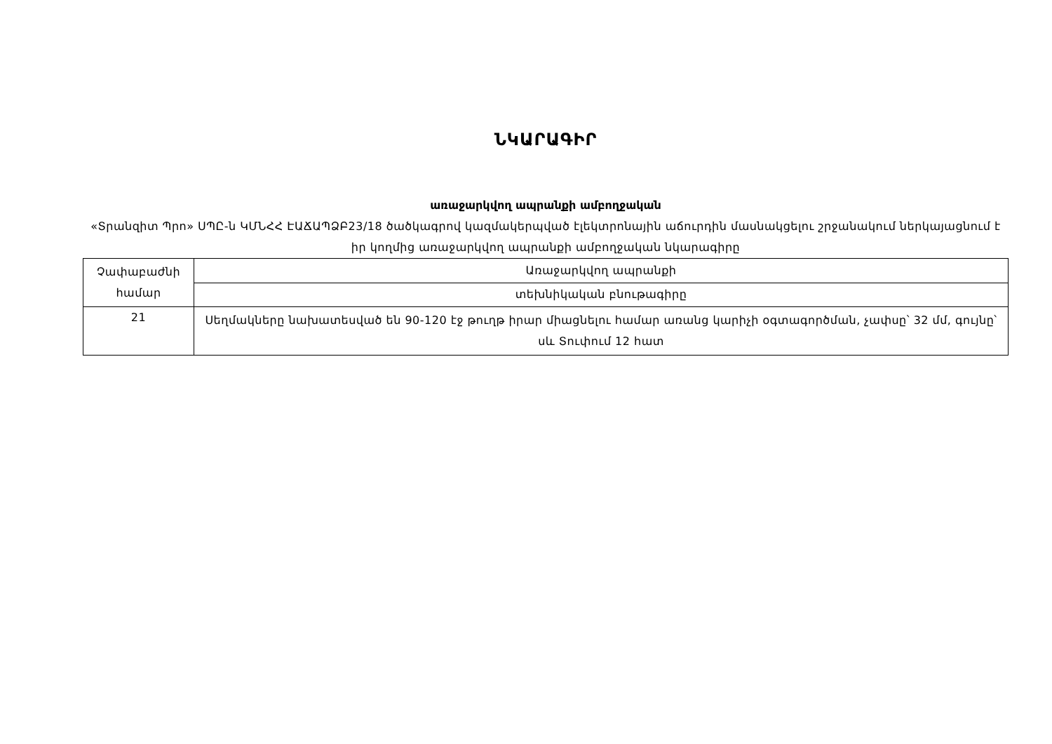ՆԿԱՐԱԳԻՐ
առաջարկվող ապրանքի ամբողջական
«Տրանզիտ Պրո» ՍՊԸ-ն ԿՄՆՀՀ ԷԱՃԱՊՁԲ23/18 ծածկագրով կազմակերպված էլեկտրոնային աճուրդին մասնակցելու շրջանակում ներկայացնում է իր կողմից առաջարկվող ապրանքի ամբողջական նկարագիրը
| Չափաբաժնի համար | Առաջարկվող ապրանքի |
| | տեխնիկական բնութագիրը |
| 21 | Սեղմակները նախատեսված են 90-120 էջ թուղթ իրար միացնելու համար առանց կարիչի օգտագործման, չափսը՝ 32 մմ, գույնը՝ սև Տուփում 12 հատ |